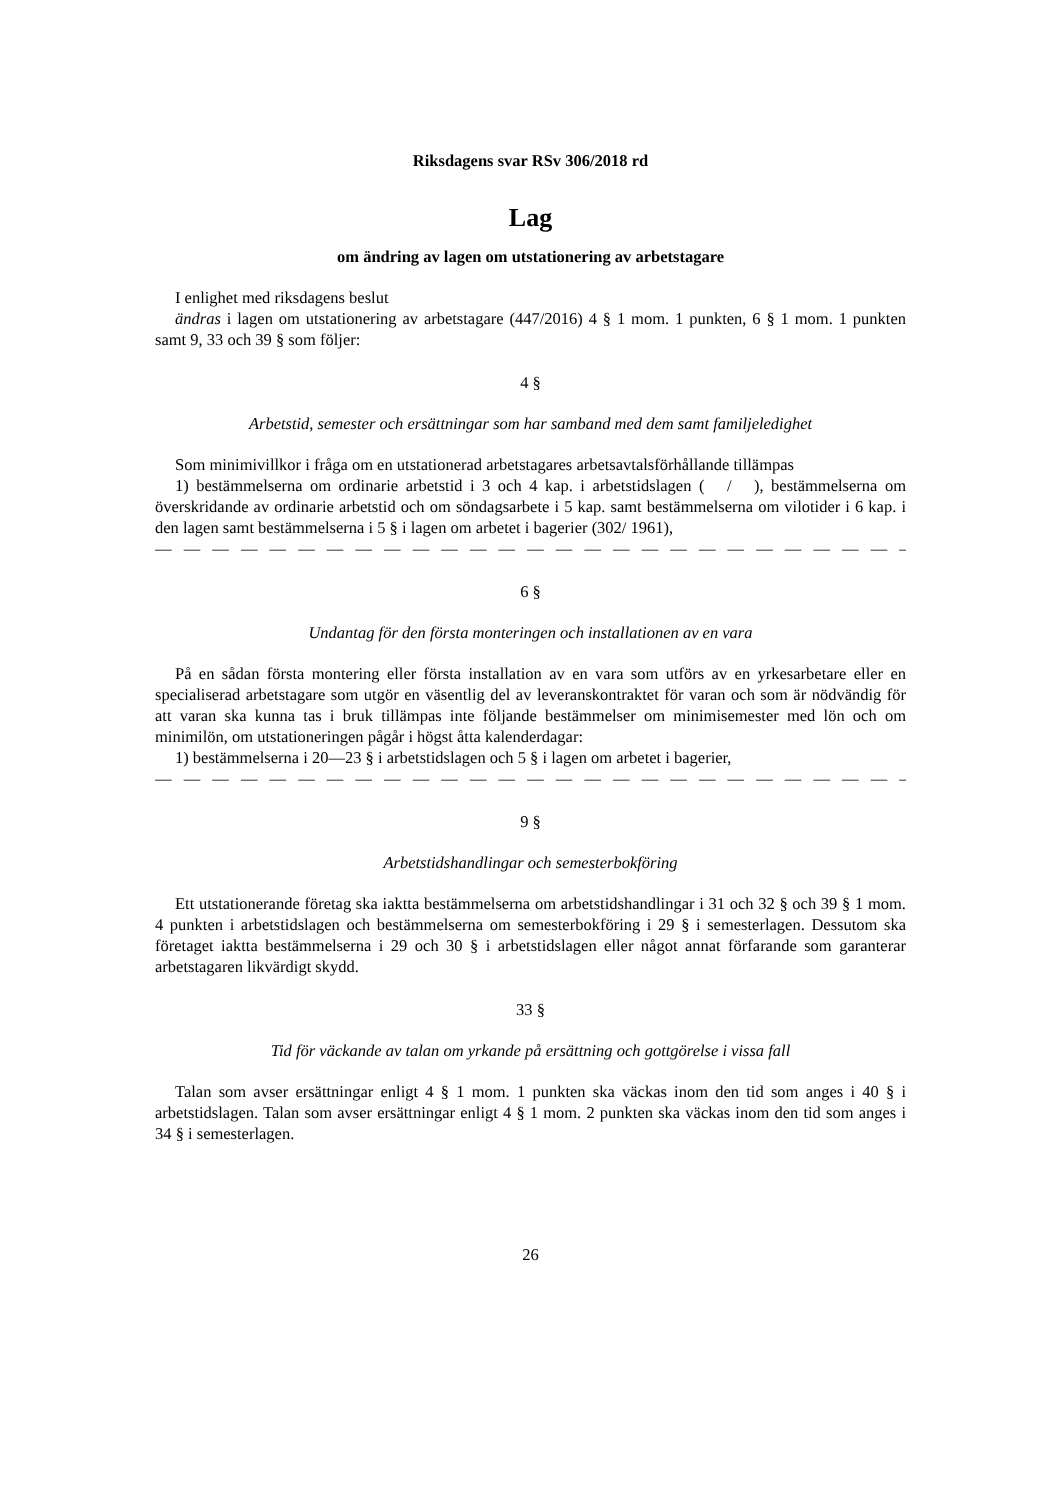Riksdagens svar RSv 306/2018 rd
Lag
om ändring av lagen om utstationering av arbetstagare
I enlighet med riksdagens beslut
ändras i lagen om utstationering av arbetstagare (447/2016) 4 § 1 mom. 1 punkten, 6 § 1 mom. 1 punkten samt 9, 33 och 39 § som följer:
4 §
Arbetstid, semester och ersättningar som har samband med dem samt familjeledighet
Som minimivillkor i fråga om en utstationerad arbetstagares arbetsavtalsförhållande tillämpas
1) bestämmelserna om ordinarie arbetstid i 3 och 4 kap. i arbetstidslagen ( / ), bestämmel­serna om överskridande av ordinarie arbetstid och om söndagsarbete i 5 kap. samt bestämmelser­na om vilotider i 6 kap. i den lagen samt bestämmelserna i 5 § i lagen om arbetet i bagerier (302/ 1961),
— — — — — — — — — — — — — — — — — — — — — — — — — — — — — —
6 §
Undantag för den första monteringen och installationen av en vara
På en sådan första montering eller första installation av en vara som utförs av en yrkesarbetare eller en specialiserad arbetstagare som utgör en väsentlig del av leveranskontraktet för varan och som är nödvändig för att varan ska kunna tas i bruk tillämpas inte följande bestämmelser om mi­nimisemester med lön och om minimilön, om utstationeringen pågår i högst åtta kalenderdagar:
1) bestämmelserna i 20—23 § i arbetstidslagen och 5 § i lagen om arbetet i bagerier,
— — — — — — — — — — — — — — — — — — — — — — — — — — — — — —
9 §
Arbetstidshandlingar och semesterbokföring
Ett utstationerande företag ska iaktta bestämmelserna om arbetstidshandlingar i 31 och 32 § och 39 § 1 mom. 4 punkten i arbetstidslagen och bestämmelserna om semesterbokföring i 29 § i semesterlagen. Dessutom ska företaget iaktta bestämmelserna i 29 och 30 § i arbetstidslagen eller något annat förfarande som garanterar arbetstagaren likvärdigt skydd.
33 §
Tid för väckande av talan om yrkande på ersättning och gottgörelse i vissa fall
Talan som avser ersättningar enligt 4 § 1 mom. 1 punkten ska väckas inom den tid som anges i 40 § i arbetstidslagen. Talan som avser ersättningar enligt 4 § 1 mom. 2 punkten ska väckas inom den tid som anges i 34 § i semesterlagen.
26